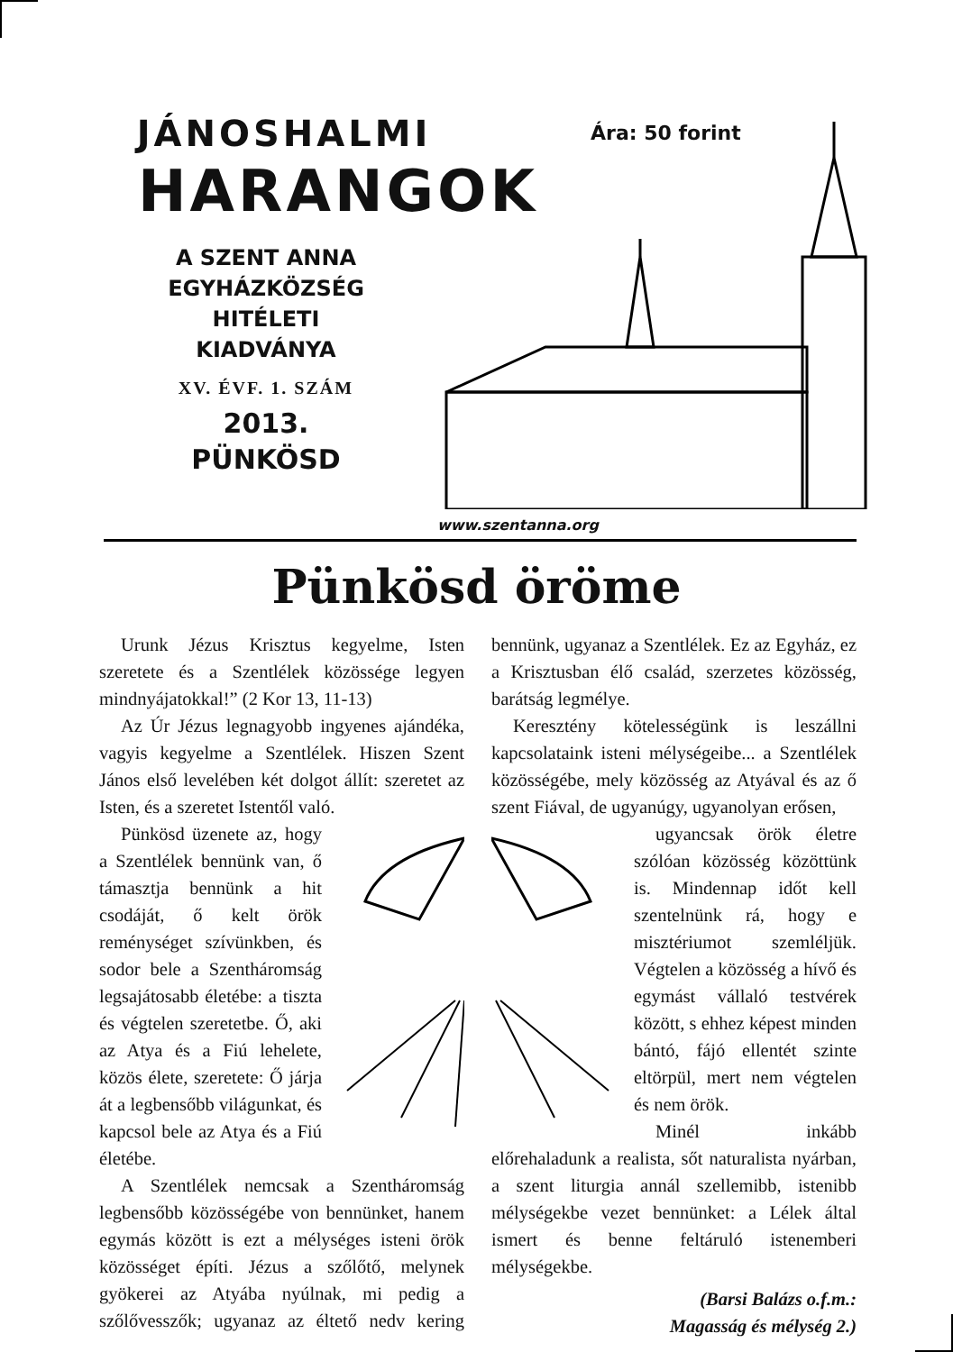JÁNOSHALMI
HARANGOK
A SZENT ANNA
EGYHÁZKÖZSÉG
HITÉLETI
KIADVÁNYA
XV. ÉVF. 1. SZÁM
2013.
PÜNKÖSD
Ára: 50 forint
www.szentanna.org
Pünkösd öröme
Urunk Jézus Krisztus kegyelme, Isten szeretete és a Szentlélek közössége legyen mindnyájatokkal!” (2 Kor 13, 11-13)
Az Úr Jézus legnagyobb ingyenes ajándéka, vagyis kegyelme a Szentlélek. Hiszen Szent János első levelében két dolgot állít: szeretet az Isten, és a szeretet Istentől való.
Pünkösd üzenete az, hogy a Szentlélek bennünk van, ő támasztja bennünk a hit csodáját, ő kelt örök reménységet szívünkben, és sodor bele a Szentháromság legsajátosabb életébe: a tiszta és végtelen szeretetbe. Ő, aki az Atya és a Fiú lehelete, közös élete, szeretete: Ő járja át a legbensőbb világunkat, és kapcsol bele az Atya és a Fiú életébe.
A Szentlélek nemcsak a Szentháromság legbensőbb közösségébe von bennünket, hanem egymás között is ezt a mélységes isteni örök közösséget építi. Jézus a szőlőtő, melynek gyökerei az Atyába nyúlnak, mi pedig a szőlővesszők; ugyanaz az éltető nedv kering bennünk, ugyanaz a Szentlélek. Ez az Egyház, ez a Krisztusban élő család, szerzetes közösség, barátság legmélye.
Keresztény kötelességünk is leszállni kapcsolataink isteni mélységeibe... a Szentlélek közösségébe, mely közösség az Atyával és az ő szent Fiával, de ugyanúgy, ugyanolyan erősen,
ugyancsak örök életre szólóan közösség közöttünk is. Mindennap időt kell szentelnünk rá, hogy e misztériumot szemléljük. Végtelen a közösség a hívő és egymást vállaló testvérek között, s ehhez képest minden bántó, fájó ellentét szinte eltörpül, mert nem végtelen és nem örök.
Minél inkább előrehaladunk a realista, sőt naturalista nyárban, a szent liturgia annál szellemibb, istenibb mélységekbe vezet bennünket: a Lélek által ismert és benne feltáruló istenemberi mélységekbe.
(Barsi Balázs o.f.m.:
Magasság és mélység 2.)